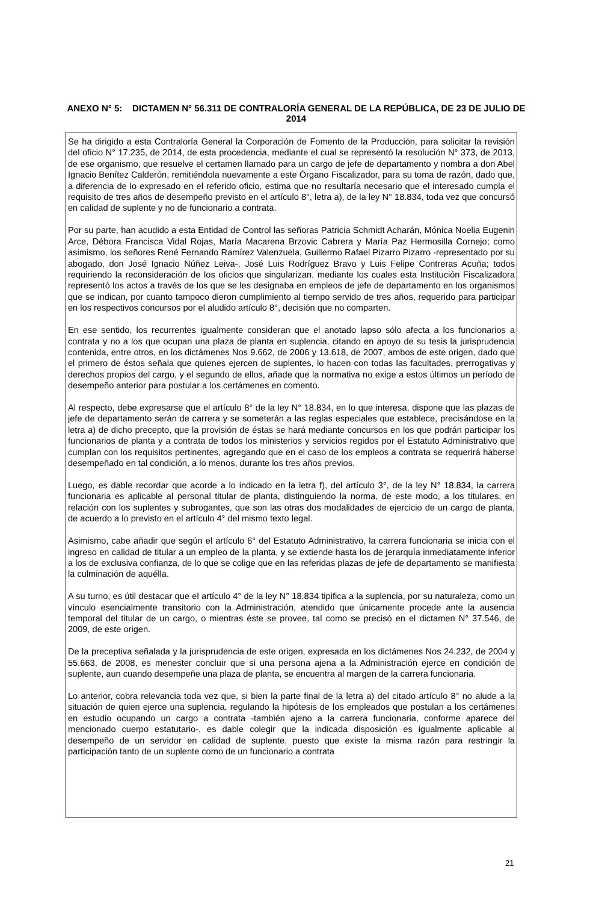ANEXO N° 5: DICTAMEN N° 56.311 DE CONTRALORÍA GENERAL DE LA REPÚBLICA, DE 23 DE JULIO DE 2014
Se ha dirigido a esta Contraloría General la Corporación de Fomento de la Producción, para solicitar la revisión del oficio N° 17.235, de 2014, de esta procedencia, mediante el cual se representó la resolución N° 373, de 2013, de ese organismo, que resuelve el certamen llamado para un cargo de jefe de departamento y nombra a don Abel Ignacio Benítez Calderón, remitiéndola nuevamente a este Órgano Fiscalizador, para su toma de razón, dado que, a diferencia de lo expresado en el referido oficio, estima que no resultaría necesario que el interesado cumpla el requisito de tres años de desempeño previsto en el artículo 8°, letra a), de la ley N° 18.834, toda vez que concursó en calidad de suplente y no de funcionario a contrata.
Por su parte, han acudido a esta Entidad de Control las señoras Patricia Schmidt Acharán, Mónica Noelia Eugenin Arce, Débora Francisca Vidal Rojas, María Macarena Brzovic Cabrera y María Paz Hermosilla Cornejo; como asimismo, los señores René Fernando Ramírez Valenzuela, Guillermo Rafael Pizarro Pizarro -representado por su abogado, don José Ignacio Núñez Leiva-, José Luis Rodríguez Bravo y Luis Felipe Contreras Acuña; todos requiriendo la reconsideración de los oficios que singularizan, mediante los cuales esta Institución Fiscalizadora representó los actos a través de los que se les designaba en empleos de jefe de departamento en los organismos que se indican, por cuanto tampoco dieron cumplimiento al tiempo servido de tres años, requerido para participar en los respectivos concursos por el aludido artículo 8°, decisión que no comparten.
En ese sentido, los recurrentes igualmente consideran que el anotado lapso sólo afecta a los funcionarios a contrata y no a los que ocupan una plaza de planta en suplencia, citando en apoyo de su tesis la jurisprudencia contenida, entre otros, en los dictámenes Nos 9.662, de 2006 y 13.618, de 2007, ambos de este origen, dado que el primero de éstos señala que quienes ejercen de suplentes, lo hacen con todas las facultades, prerrogativas y derechos propios del cargo, y el segundo de ellos, añade que la normativa no exige a estos últimos un período de desempeño anterior para postular a los certámenes en comento.
Al respecto, debe expresarse que el artículo 8° de la ley N° 18.834, en lo que interesa, dispone que las plazas de jefe de departamento serán de carrera y se someterán a las reglas especiales que establece, precisándose en la letra a) de dicho precepto, que la provisión de éstas se hará mediante concursos en los que podrán participar los funcionarios de planta y a contrata de todos los ministerios y servicios regidos por el Estatuto Administrativo que cumplan con los requisitos pertinentes, agregando que en el caso de los empleos a contrata se requerirá haberse desempeñado en tal condición, a lo menos, durante los tres años previos.
Luego, es dable recordar que acorde a lo indicado en la letra f), del artículo 3°, de la ley N° 18.834, la carrera funcionaria es aplicable al personal titular de planta, distinguiendo la norma, de este modo, a los titulares, en relación con los suplentes y subrogantes, que son las otras dos modalidades de ejercicio de un cargo de planta, de acuerdo a lo previsto en el artículo 4° del mismo texto legal.
Asimismo, cabe añadir que según el artículo 6° del Estatuto Administrativo, la carrera funcionaria se inicia con el ingreso en calidad de titular a un empleo de la planta, y se extiende hasta los de jerarquía inmediatamente inferior a los de exclusiva confianza, de lo que se colige que en las referidas plazas de jefe de departamento se manifiesta la culminación de aquélla.
A su turno, es útil destacar que el artículo 4° de la ley N° 18.834 tipifica a la suplencia, por su naturaleza, como un vínculo esencialmente transitorio con la Administración, atendido que únicamente procede ante la ausencia temporal del titular de un cargo, o mientras éste se provee, tal como se precisó en el dictamen N° 37.546, de 2009, de este origen.
De la preceptiva señalada y la jurisprudencia de este origen, expresada en los dictámenes Nos 24.232, de 2004 y 55.663, de 2008, es menester concluir que si una persona ajena a la Administración ejerce en condición de suplente, aun cuando desempeñe una plaza de planta, se encuentra al margen de la carrera funcionaria.
Lo anterior, cobra relevancia toda vez que, si bien la parte final de la letra a) del citado artículo 8° no alude a la situación de quien ejerce una suplencia, regulando la hipótesis de los empleados que postulan a los certámenes en estudio ocupando un cargo a contrata -también ajeno a la carrera funcionaria, conforme aparece del mencionado cuerpo estatutario-, es dable colegir que la indicada disposición es igualmente aplicable al desempeño de un servidor en calidad de suplente, puesto que existe la misma razón para restringir la participación tanto de un suplente como de un funcionario a contrata
21